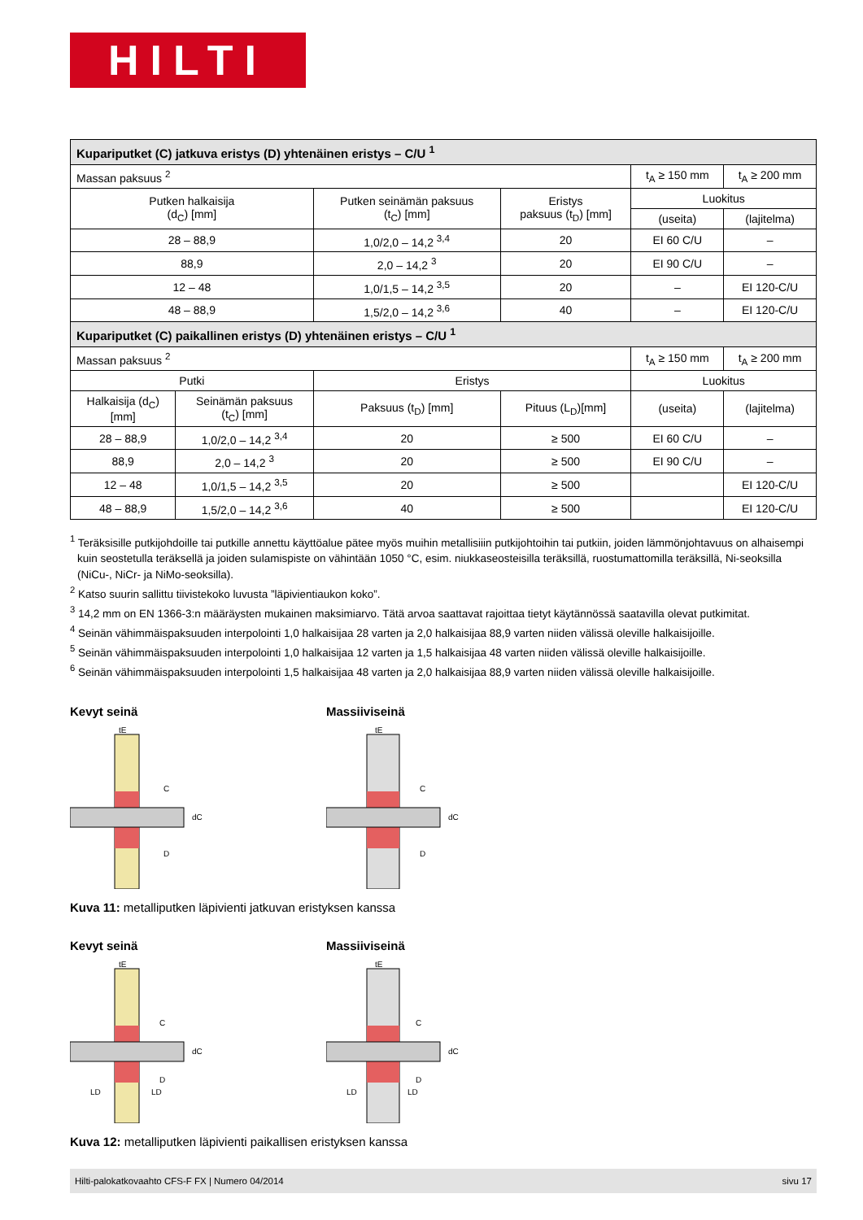HILTI
| Kupariputket (C) jatkuva eristys (D) yhtenäinen eristys – C/U <sup>1</sup> | | | | | |
| --- | --- | --- | --- | --- | --- |
| Massan paksuus <sup>2</sup> | | | | t<sub>A</sub> ≥ 150 mm | t<sub>A</sub> ≥ 200 mm |
| Putken halkaisija (d<sub>C</sub>) [mm] | | Putken seinämän paksuus (t<sub>C</sub>) [mm] | Eristys paksuus (t<sub>D</sub>) [mm] | Luokitus | |
| | | | | (useita) | (lajitelma) |
| 28 – 88,9 | | 1,0/2,0 – 14,2 <sup>3,4</sup> | 20 | EI 60 C/U | – |
| 88,9 | | 2,0 – 14,2 <sup>3</sup> | 20 | EI 90 C/U | – |
| 12 – 48 | | 1,0/1,5 – 14,2 <sup>3,5</sup> | 20 | – | EI 120-C/U |
| 48 – 88,9 | | 1,5/2,0 – 14,2 <sup>3,6</sup> | 40 | – | EI 120-C/U |
| Kupariputket (C) paikallinen eristys (D) yhtenäinen eristys – C/U <sup>1</sup> | | | | | |
| Massan paksuus <sup>2</sup> | | | | t<sub>A</sub> ≥ 150 mm | t<sub>A</sub> ≥ 200 mm |
| Putki | | Eristys | | Luokitus | |
| Halkaisija (d<sub>C</sub>) [mm] | Seinämän paksuus (t<sub>C</sub>) [mm] | Paksuus (t<sub>D</sub>) [mm] | Pituus (L<sub>D</sub>)[mm] | (useita) | (lajitelma) |
| 28 – 88,9 | 1,0/2,0 – 14,2 <sup>3,4</sup> | 20 | ≥ 500 | EI 60 C/U | – |
| 88,9 | 2,0 – 14,2 <sup>3</sup> | 20 | ≥ 500 | EI 90 C/U | – |
| 12 – 48 | 1,0/1,5 – 14,2 <sup>3,5</sup> | 20 | ≥ 500 | | EI 120-C/U |
| 48 – 88,9 | 1,5/2,0 – 14,2 <sup>3,6</sup> | 40 | ≥ 500 | | EI 120-C/U |
<sup>1</sup> Teräksisille putkijohdoille tai putkille annettu käyttöalue pätee myös muihin metallisiiin putkijohtoihin tai putkiin, joiden lämmönjohtavuus on alhaisempi kuin seostetulla teräksellä ja joiden sulamispiste on vähintään 1050 °C, esim. niukkaseosteisilla teräksillä, ruostumattomilla teräksillä, Ni-seoksilla (NiCu-, NiCr- ja NiMo-seoksilla).
<sup>2</sup> Katso suurin sallittu tiivistekoko luvusta ”läpivientiaukon koko”.
<sup>3</sup> 14,2 mm on EN 1366-3:n määräysten mukainen maksimiarvo. Tätä arvoa saattavat rajoittaa tietyt käytännössä saatavilla olevat putkimitat.
<sup>4</sup> Seinän vähimmäispaksuuden interpolointi 1,0 halkaisijaa 28 varten ja 2,0 halkaisijaa 88,9 varten niiden välissä oleville halkaisijoille.
<sup>5</sup> Seinän vähimmäispaksuuden interpolointi 1,0 halkaisijaa 12 varten ja 1,5 halkaisijaa 48 varten niiden välissä oleville halkaisijoille.
<sup>6</sup> Seinän vähimmäispaksuuden interpolointi 1,5 halkaisijaa 48 varten ja 2,0 halkaisijaa 88,9 varten niiden välissä oleville halkaisijoille.
Kevyt seinä
tE
C
dC
D
Massiiviseinä
tE
C
dC
D
Kuva 11: metalliputken läpivienti jatkuvan eristyksen kanssa
Kevyt seinä
tE
C
dC
D
LD
LD
Massiiviseinä
tE
C
dC
D
LD
LD
Kuva 12: metalliputken läpivienti paikallisen eristyksen kanssa
Hilti-palokatkovaahto CFS-F FX | Numero 04/2014 sivu 17